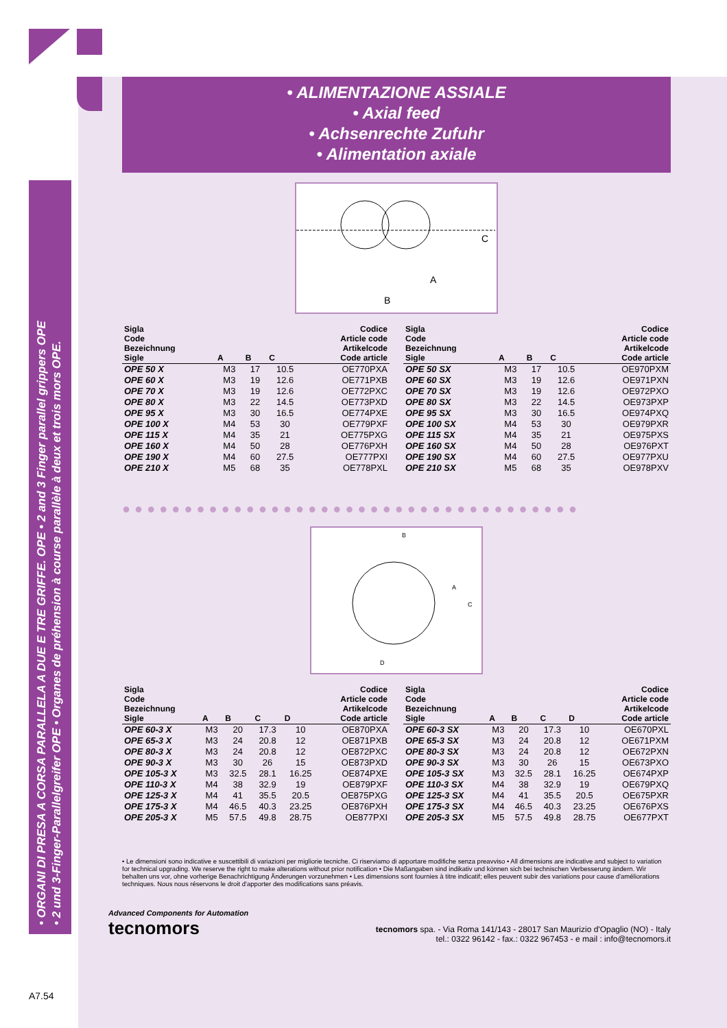• ORGANI DI PRESA A CORSA PARALLELA A DUE E TRE GRIFFE. OPE • 2 and 3 Finger parallel grippers OPE
• 2 und 3-Finger-Parallelgreifer OPE • Organes de préhension à course parallèle à deux et trois mors OPE.
• ALIMENTAZIONE ASSIALE
• Axial feed
• Achsenrechte Zufuhr
• Alimentation axiale
A
B
C
| Sigla Code Bezeichnung Sigle | A | B | C | Codice Article code Artikelcode Code article |
| --- | --- | --- | --- | --- |
| OPE 50 X | M3 | 17 | 10.5 | OE770PXA |
| OPE 60 X | M3 | 19 | 12.6 | OE771PXB |
| OPE 70 X | M3 | 19 | 12.6 | OE772PXC |
| OPE 80 X | M3 | 22 | 14.5 | OE773PXD |
| OPE 95 X | M3 | 30 | 16.5 | OE774PXE |
| OPE 100 X | M4 | 53 | 30 | OE779PXF |
| OPE 115 X | M4 | 35 | 21 | OE775PXG |
| OPE 160 X | M4 | 50 | 28 | OE776PXH |
| OPE 190 X | M4 | 60 | 27.5 | OE777PXI |
| OPE 210 X | M5 | 68 | 35 | OE778PXL |
| Sigla Code Bezeichnung Sigle | A | B | C | Codice Article code Artikelcode Code article |
| --- | --- | --- | --- | --- |
| OPE 50 SX | M3 | 17 | 10.5 | OE970PXM |
| OPE 60 SX | M3 | 19 | 12.6 | OE971PXN |
| OPE 70 SX | M3 | 19 | 12.6 | OE972PXO |
| OPE 80 SX | M3 | 22 | 14.5 | OE973PXP |
| OPE 95 SX | M3 | 30 | 16.5 | OE974PXQ |
| OPE 100 SX | M4 | 53 | 30 | OE979PXR |
| OPE 115 SX | M4 | 35 | 21 | OE975PXS |
| OPE 160 SX | M4 | 50 | 28 | OE976PXT |
| OPE 190 SX | M4 | 60 | 27.5 | OE977PXU |
| OPE 210 SX | M5 | 68 | 35 | OE978PXV |
●●●●●●●●●●●●●●●●●●●●●●●●●●●●●●●●●●●●●
B
A
C
D
| Sigla Code Bezeichnung Sigle | A | B | C | D | Codice Article code Artikelcode Code article |
| --- | --- | --- | --- | --- | --- |
| OPE 60-3 X | M3 | 20 | 17.3 | 10 | OE870PXA |
| OPE 65-3 X | M3 | 24 | 20.8 | 12 | OE871PXB |
| OPE 80-3 X | M3 | 24 | 20.8 | 12 | OE872PXC |
| OPE 90-3 X | M3 | 30 | 26 | 15 | OE873PXD |
| OPE 105-3 X | M3 | 32.5 | 28.1 | 16.25 | OE874PXE |
| OPE 110-3 X | M4 | 38 | 32.9 | 19 | OE879PXF |
| OPE 125-3 X | M4 | 41 | 35.5 | 20.5 | OE875PXG |
| OPE 175-3 X | M4 | 46.5 | 40.3 | 23.25 | OE876PXH |
| OPE 205-3 X | M5 | 57.5 | 49.8 | 28.75 | OE877PXI |
| Sigla Code Bezeichnung Sigle | A | B | C | D | Codice Article code Artikelcode Code article |
| --- | --- | --- | --- | --- | --- |
| OPE 60-3 SX | M3 | 20 | 17.3 | 10 | OE670PXL |
| OPE 65-3 SX | M3 | 24 | 20.8 | 12 | OE671PXM |
| OPE 80-3 SX | M3 | 24 | 20.8 | 12 | OE672PXN |
| OPE 90-3 SX | M3 | 30 | 26 | 15 | OE673PXO |
| OPE 105-3 SX | M3 | 32.5 | 28.1 | 16.25 | OE674PXP |
| OPE 110-3 SX | M4 | 38 | 32.9 | 19 | OE679PXQ |
| OPE 125-3 SX | M4 | 41 | 35.5 | 20.5 | OE675PXR |
| OPE 175-3 SX | M4 | 46.5 | 40.3 | 23.25 | OE676PXS |
| OPE 205-3 SX | M5 | 57.5 | 49.8 | 28.75 | OE677PXT |
• Le dimensioni sono indicative e suscettibili di variazioni per migliorie tecniche. Ci riserviamo di apportare modifiche senza preavviso • All dimensions are indicative and subject to variation for technical upgrading. We reserve the right to make alterations without prior notification • Die Maßangaben sind indikativ und können sich bei technischen Verbesserung ändern. Wir behalten uns vor, ohne vorherige Benachrichtigung Änderungen vorzunehmen • Les dimensions sont fournies à titre indicatif; elles peuvent subir des variations pour cause d'améliorations techniques. Nous nous réservons le droit d'apporter des modifications sans préavis.
Advanced Components for Automation
tecnomors
tecnomors spa. - Via Roma 141/143 - 28017 San Maurizio d'Opaglio (NO) - Italy
tel.: 0322 96142 - fax.: 0322 967453 - e mail : info@tecnomors.it
A7.54